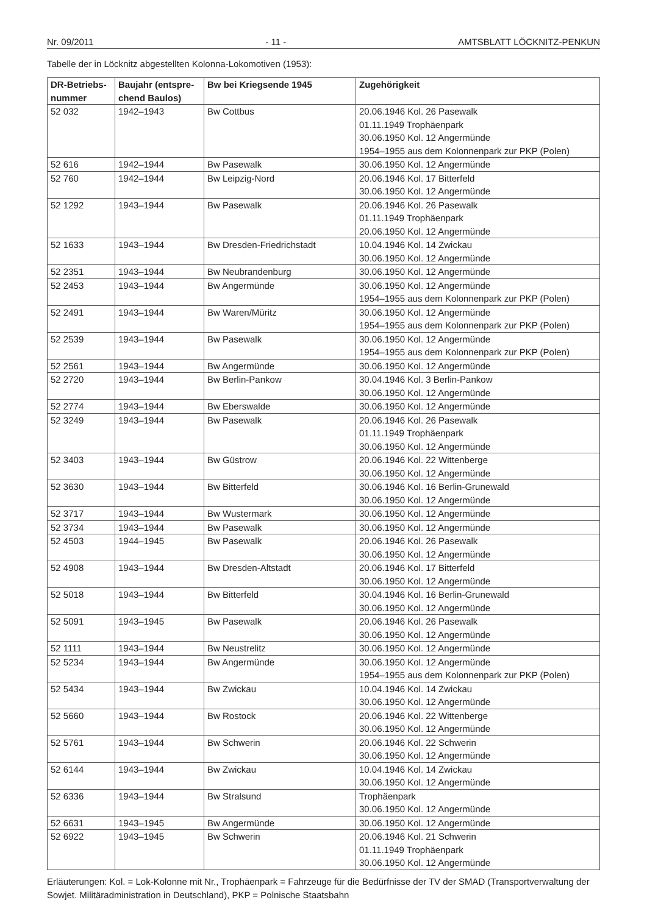Nr. 09/2011 - 11 - AMTSBLATT LÖCKNITZ-PENKUN
Tabelle der in Löcknitz abgestellten Kolonna-Lokomotiven (1953):
| DR-Betriebs- nummer | Baujahr (entspre- chend Baulos) | Bw bei Kriegsende 1945 | Zugehörigkeit |
| --- | --- | --- | --- |
| 52 032 | 1942–1943 | Bw Cottbus | 20.06.1946 Kol. 26 Pasewalk 01.11.1949 Trophäenpark 30.06.1950 Kol. 12 Angermünde 1954–1955 aus dem Kolonnenpark zur PKP (Polen) |
| 52 616 | 1942–1944 | Bw Pasewalk | 30.06.1950 Kol. 12 Angermünde |
| 52 760 | 1942–1944 | Bw Leipzig-Nord | 20.06.1946 Kol. 17 Bitterfeld 30.06.1950 Kol. 12 Angermünde |
| 52 1292 | 1943–1944 | Bw Pasewalk | 20.06.1946 Kol. 26 Pasewalk 01.11.1949 Trophäenpark 20.06.1950 Kol. 12 Angermünde |
| 52 1633 | 1943–1944 | Bw Dresden-Friedrichstadt | 10.04.1946 Kol. 14 Zwickau 30.06.1950 Kol. 12 Angermünde |
| 52 2351 | 1943–1944 | Bw Neubrandenburg | 30.06.1950 Kol. 12 Angermünde |
| 52 2453 | 1943–1944 | Bw Angermünde | 30.06.1950 Kol. 12 Angermünde 1954–1955 aus dem Kolonnenpark zur PKP (Polen) |
| 52 2491 | 1943–1944 | Bw Waren/Müritz | 30.06.1950 Kol. 12 Angermünde 1954–1955 aus dem Kolonnenpark zur PKP (Polen) |
| 52 2539 | 1943–1944 | Bw Pasewalk | 30.06.1950 Kol. 12 Angermünde 1954–1955 aus dem Kolonnenpark zur PKP (Polen) |
| 52 2561 | 1943–1944 | Bw Angermünde | 30.06.1950 Kol. 12 Angermünde |
| 52 2720 | 1943–1944 | Bw Berlin-Pankow | 30.04.1946 Kol. 3 Berlin-Pankow 30.06.1950 Kol. 12 Angermünde |
| 52 2774 | 1943–1944 | Bw Eberswalde | 30.06.1950 Kol. 12 Angermünde |
| 52 3249 | 1943–1944 | Bw Pasewalk | 20.06.1946 Kol. 26 Pasewalk 01.11.1949 Trophäenpark 30.06.1950 Kol. 12 Angermünde |
| 52 3403 | 1943–1944 | Bw Güstrow | 20.06.1946 Kol. 22 Wittenberge 30.06.1950 Kol. 12 Angermünde |
| 52 3630 | 1943–1944 | Bw Bitterfeld | 30.06.1946 Kol. 16 Berlin-Grunewald 30.06.1950 Kol. 12 Angermünde |
| 52 3717 | 1943–1944 | Bw Wustermark | 30.06.1950 Kol. 12 Angermünde |
| 52 3734 | 1943–1944 | Bw Pasewalk | 30.06.1950 Kol. 12 Angermünde |
| 52 4503 | 1944–1945 | Bw Pasewalk | 20.06.1946 Kol. 26 Pasewalk 30.06.1950 Kol. 12 Angermünde |
| 52 4908 | 1943–1944 | Bw Dresden-Altstadt | 20.06.1946 Kol. 17 Bitterfeld 30.06.1950 Kol. 12 Angermünde |
| 52 5018 | 1943–1944 | Bw Bitterfeld | 30.04.1946 Kol. 16 Berlin-Grunewald 30.06.1950 Kol. 12 Angermünde |
| 52 5091 | 1943–1945 | Bw Pasewalk | 20.06.1946 Kol. 26 Pasewalk 30.06.1950 Kol. 12 Angermünde |
| 52 1111 | 1943–1944 | Bw Neustrelitz | 30.06.1950 Kol. 12 Angermünde |
| 52 5234 | 1943–1944 | Bw Angermünde | 30.06.1950 Kol. 12 Angermünde 1954–1955 aus dem Kolonnenpark zur PKP (Polen) |
| 52 5434 | 1943–1944 | Bw Zwickau | 10.04.1946 Kol. 14 Zwickau 30.06.1950 Kol. 12 Angermünde |
| 52 5660 | 1943–1944 | Bw Rostock | 20.06.1946 Kol. 22 Wittenberge 30.06.1950 Kol. 12 Angermünde |
| 52 5761 | 1943–1944 | Bw Schwerin | 20.06.1946 Kol. 22 Schwerin 30.06.1950 Kol. 12 Angermünde |
| 52 6144 | 1943–1944 | Bw Zwickau | 10.04.1946 Kol. 14 Zwickau 30.06.1950 Kol. 12 Angermünde |
| 52 6336 | 1943–1944 | Bw Stralsund | Trophäenpark 30.06.1950 Kol. 12 Angermünde |
| 52 6631 | 1943–1945 | Bw Angermünde | 30.06.1950 Kol. 12 Angermünde |
| 52 6922 | 1943–1945 | Bw Schwerin | 20.06.1946 Kol. 21 Schwerin 01.11.1949 Trophäenpark 30.06.1950 Kol. 12 Angermünde |
Erläuterungen: Kol. = Lok-Kolonne mit Nr., Trophäenpark = Fahrzeuge für die Bedürfnisse der TV der SMAD (Transportverwaltung der Sowjet. Militäradministration in Deutschland), PKP = Polnische Staatsbahn